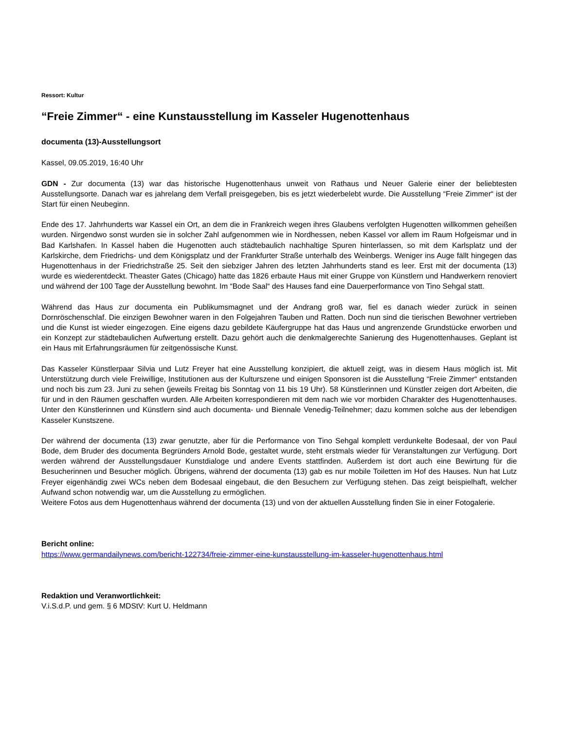Ressort: Kultur
“Freie Zimmer“ - eine Kunstausstellung im Kasseler Hugenottenhaus
documenta (13)-Ausstellungsort
Kassel, 09.05.2019, 16:40 Uhr
GDN - Zur documenta (13) war das historische Hugenottenhaus unweit von Rathaus und Neuer Galerie einer der beliebtesten Ausstellungsorte. Danach war es jahrelang dem Verfall preisgegeben, bis es jetzt wiederbelebt wurde. Die Ausstellung “Freie Zimmer“ ist der Start für einen Neubeginn.
Ende des 17. Jahrhunderts war Kassel ein Ort, an dem die in Frankreich wegen ihres Glaubens verfolgten Hugenotten willkommen geheißen wurden. Nirgendwo sonst wurden sie in solcher Zahl aufgenommen wie in Nordhessen, neben Kassel vor allem im Raum Hofgeismar und in Bad Karlshafen. In Kassel haben die Hugenotten auch städtebaulich nachhaltige Spuren hinterlassen, so mit dem Karlsplatz und der Karlskirche, dem Friedrichs- und dem Königsplatz und der Frankfurter Straße unterhalb des Weinbergs. Weniger ins Auge fällt hingegen das Hugenottenhaus in der Friedrichstraße 25. Seit den siebziger Jahren des letzten Jahrhunderts stand es leer. Erst mit der documenta (13) wurde es wiederentdeckt. Theaster Gates (Chicago) hatte das 1826 erbaute Haus mit einer Gruppe von Künstlern und Handwerkern renoviert und während der 100 Tage der Ausstellung bewohnt. Im “Bode Saal“ des Hauses fand eine Dauerperformance von Tino Sehgal statt.
Während das Haus zur documenta ein Publikumsmagnet und der Andrang groß war, fiel es danach wieder zurück in seinen Dornröschenschlaf. Die einzigen Bewohner waren in den Folgejahren Tauben und Ratten. Doch nun sind die tierischen Bewohner vertrieben und die Kunst ist wieder eingezogen. Eine eigens dazu gebildete Käufergruppe hat das Haus und angrenzende Grundstücke erworben und ein Konzept zur städtebaulichen Aufwertung erstellt. Dazu gehört auch die denkmalgerechte Sanierung des Hugenottenhauses. Geplant ist ein Haus mit Erfahrungsräumen für zeitgenössische Kunst.
Das Kasseler Künstlerpaar Silvia und Lutz Freyer hat eine Ausstellung konzipiert, die aktuell zeigt, was in diesem Haus möglich ist. Mit Unterstützung durch viele Freiwillige, Institutionen aus der Kulturszene und einigen Sponsoren ist die Ausstellung “Freie Zimmer“ entstanden und noch bis zum 23. Juni zu sehen (jeweils Freitag bis Sonntag von 11 bis 19 Uhr). 58 Künstlerinnen und Künstler zeigen dort Arbeiten, die für und in den Räumen geschaffen wurden. Alle Arbeiten korrespondieren mit dem nach wie vor morbiden Charakter des Hugenottenhauses. Unter den Künstlerinnen und Künstlern sind auch documenta- und Biennale Venedig-Teilnehmer; dazu kommen solche aus der lebendigen Kasseler Kunstszene.
Der während der documenta (13) zwar genutzte, aber für die Performance von Tino Sehgal komplett verdunkelte Bodesaal, der von Paul Bode, dem Bruder des documenta Begründers Arnold Bode, gestaltet wurde, steht erstmals wieder für Veranstaltungen zur Verfügung. Dort werden während der Ausstellungsdauer Kunstdialoge und andere Events stattfinden. Außerdem ist dort auch eine Bewirtung für die Besucherinnen und Besucher möglich. Übrigens, während der documenta (13) gab es nur mobile Toiletten im Hof des Hauses. Nun hat Lutz Freyer eigenhändig zwei WCs neben dem Bodesaal eingebaut, die den Besuchern zur Verfügung stehen. Das zeigt beispielhaft, welcher Aufwand schon notwendig war, um die Ausstellung zu ermöglichen.
Weitere Fotos aus dem Hugenottenhaus während der documenta (13) und von der aktuellen Ausstellung finden Sie in einer Fotogalerie.
Bericht online:
https://www.germandailynews.com/bericht-122734/freie-zimmer-eine-kunstausstellung-im-kasseler-hugenottenhaus.html
Redaktion und Veranwortlichkeit:
V.i.S.d.P. und gem. § 6 MDStV: Kurt U. Heldmann